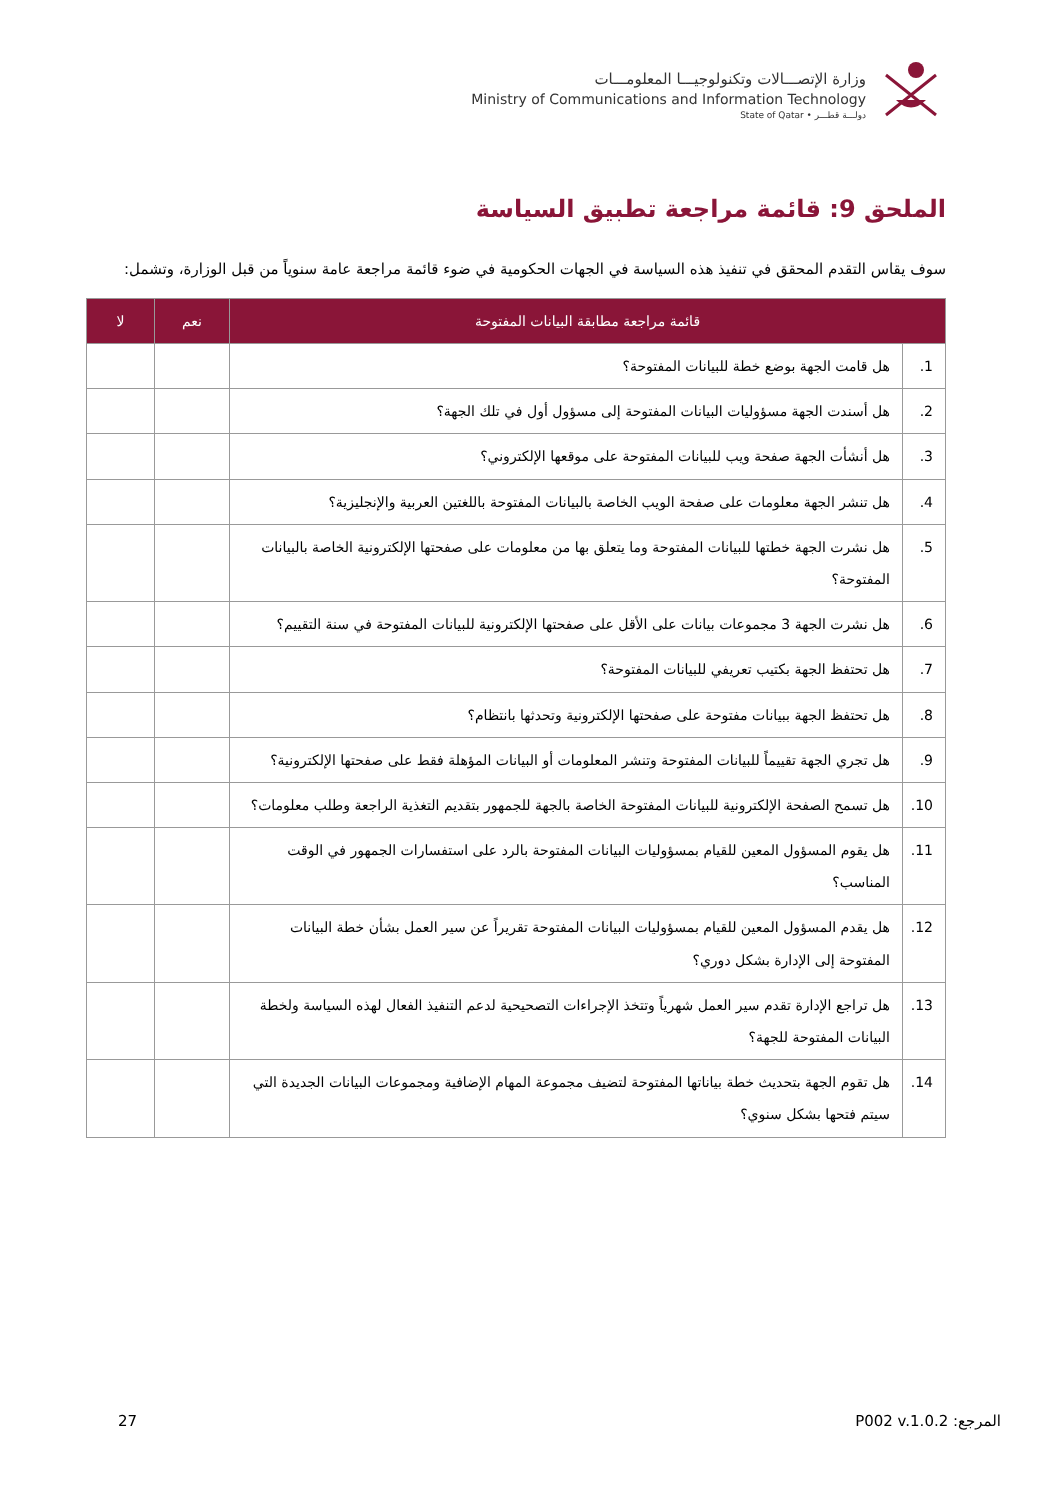وزارة الإتصـــالات وتكنولوجيـــا المعلومـــات
Ministry of Communications and Information Technology
State of Qatar • دولـــة قطـــر
الملحق 9: قائمة مراجعة تطبيق السياسة
سوف يقاس التقدم المحقق في تنفيذ هذه السياسة في الجهات الحكومية في ضوء قائمة مراجعة عامة سنوياً من قبل الوزارة، وتشمل:
| قائمة مراجعة مطابقة البيانات المفتوحة | | نعم | لا |
| --- | --- | --- | --- |
| 1. | هل قامت الجهة بوضع خطة للبيانات المفتوحة؟ | | |
| 2. | هل أسندت الجهة مسؤوليات البيانات المفتوحة إلى مسؤول أول في تلك الجهة؟ | | |
| 3. | هل أنشأت الجهة صفحة ويب للبيانات المفتوحة على موقعها الإلكتروني؟ | | |
| 4. | هل تنشر الجهة معلومات على صفحة الويب الخاصة بالبيانات المفتوحة باللغتين العربية والإنجليزية؟ | | |
| 5. | هل نشرت الجهة خطتها للبيانات المفتوحة وما يتعلق بها من معلومات على صفحتها الإلكترونية الخاصة بالبيانات المفتوحة؟ | | |
| 6. | هل نشرت الجهة 3 مجموعات بيانات على الأقل على صفحتها الإلكترونية للبيانات المفتوحة في سنة التقييم؟ | | |
| 7. | هل تحتفظ الجهة بكتيب تعريفي للبيانات المفتوحة؟ | | |
| 8. | هل تحتفظ الجهة ببيانات مفتوحة على صفحتها الإلكترونية وتحدثها بانتظام؟ | | |
| 9. | هل تجري الجهة تقييماً للبيانات المفتوحة وتنشر المعلومات أو البيانات المؤهلة فقط على صفحتها الإلكترونية؟ | | |
| 10. | هل تسمح الصفحة الإلكترونية للبيانات المفتوحة الخاصة بالجهة للجمهور بتقديم التغذية الراجعة وطلب معلومات؟ | | |
| 11. | هل يقوم المسؤول المعين للقيام بمسؤوليات البيانات المفتوحة بالرد على استفسارات الجمهور في الوقت المناسب؟ | | |
| 12. | هل يقدم المسؤول المعين للقيام بمسؤوليات البيانات المفتوحة تقريراً عن سير العمل بشأن خطة البيانات المفتوحة إلى الإدارة بشكل دوري؟ | | |
| 13. | هل تراجع الإدارة تقدم سير العمل شهرياً وتتخذ الإجراءات التصحيحية لدعم التنفيذ الفعال لهذه السياسة ولخطة البيانات المفتوحة للجهة؟ | | |
| 14. | هل تقوم الجهة بتحديث خطة بياناتها المفتوحة لتضيف مجموعة المهام الإضافية ومجموعات البيانات الجديدة التي سيتم فتحها بشكل سنوي؟ | | |
27 المرجع: P002 v.1.0.2